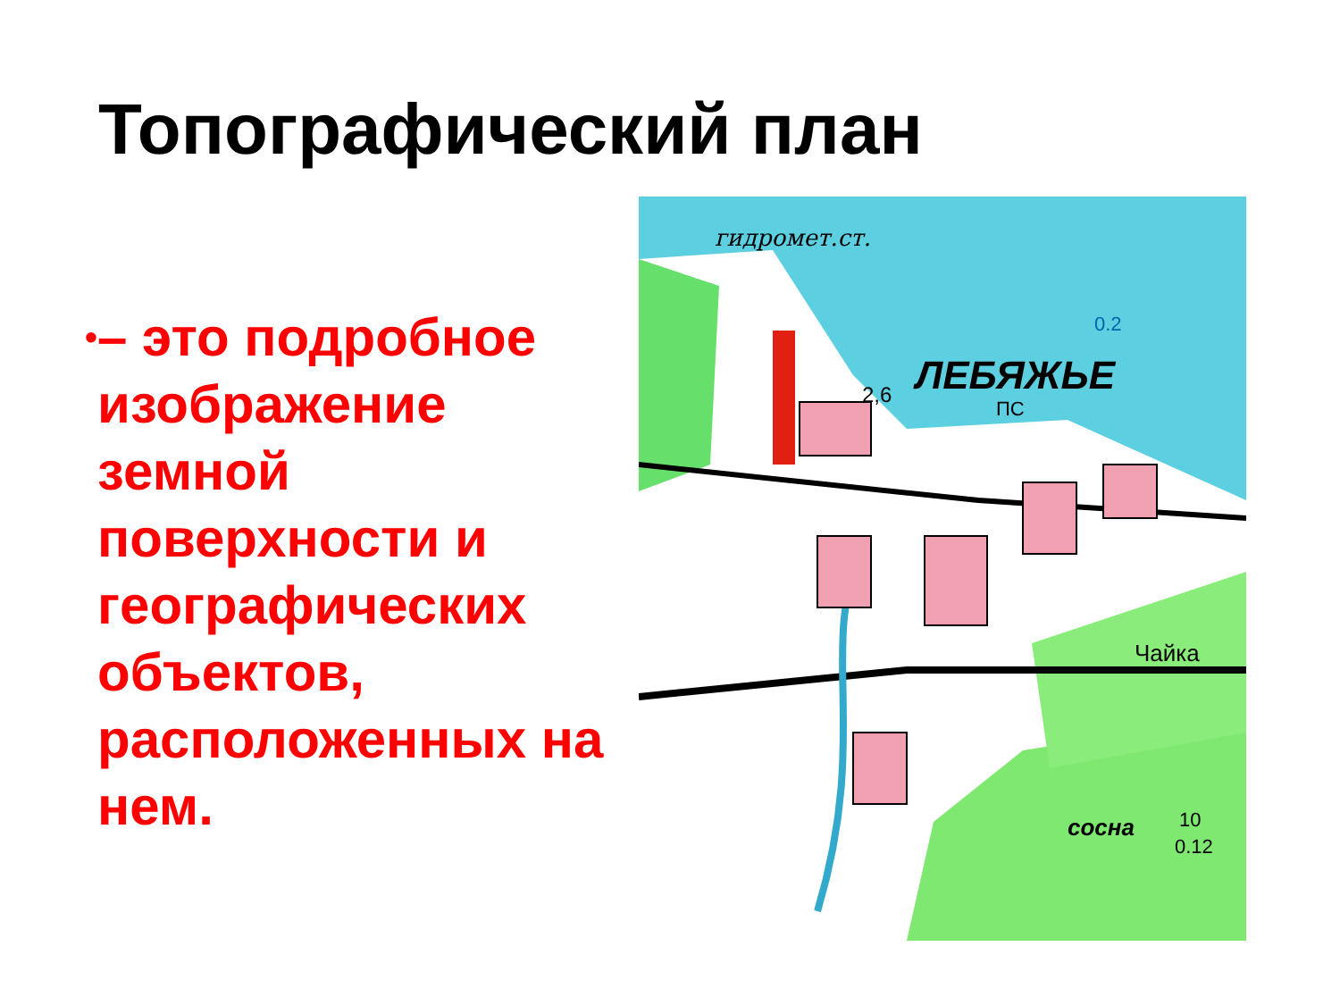Топографический план
• – это подробное изображение земной поверхности и географических объектов, расположенных на нем.
гидромет.ст.
ЛЕБЯЖЬЕ
0.2
ПС
2,6
Чайка
сосна
10
0.12